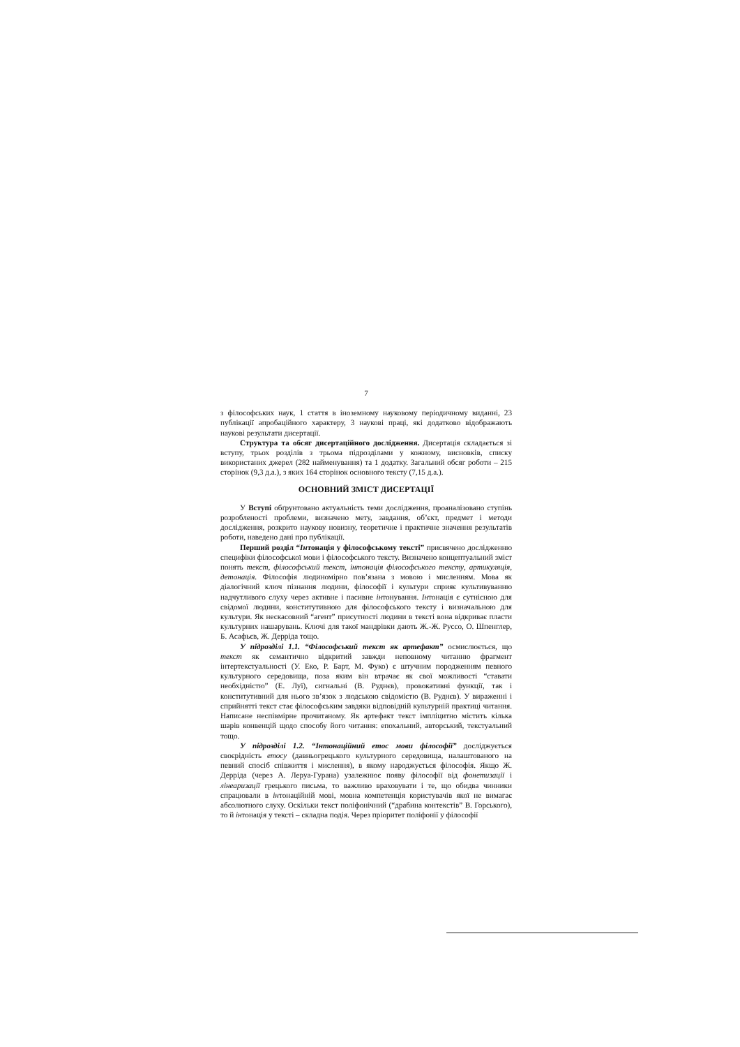7
з філософських наук, 1 стаття в іноземному науковому періодичному виданні, 23 публікації апробаційного характеру, 3 наукові праці, які додатково відображають наукові результати дисертації.
Структура та обсяг дисертаційного дослідження. Дисертація складається зі вступу, трьох розділів з трьома підрозділами у кожному, висновків, списку використаних джерел (282 найменування) та 1 додатку. Загальний обсяг роботи – 215 сторінок (9,3 д.а.), з яких 164 сторінок основного тексту (7,15 д.а.).
ОСНОВНИЙ ЗМІСТ ДИСЕРТАЦІЇ
У Вступі обґрунтовано актуальність теми дослідження, проаналізовано ступінь розробленості проблеми, визначено мету, завдання, об’єкт, предмет і методи дослідження, розкрито наукову новизну, теоретичне і практичне значення результатів роботи, наведено дані про публікації.
Перший розділ “Інтонація у філософському тексті” присвячено дослідженню специфіки філософської мови і філософського тексту. Визначено концептуальний зміст понять текст, філософський текст, інтонація філософського тексту, артикуляція, детонація. Філософія людиномірно пов’язана з мовою і мисленням. Мова як діалогічний ключ пізнання людини, філософії і культури сприяє культивуванню надчутливого слуху через активне і пасивне інтонування. Інтонація є сутнісною для свідомої людини, конститутивною для філософського тексту і визначальною для культури. Як нескасовний “агент” присутності людини в тексті вона відкриває пласти культурних нашарувань. Ключі для такої мандрівки дають Ж.-Ж. Руссо, О. Шпенглер, Б. Асафьєв, Ж. Дерріда тощо.
У підрозділі 1.1. “Філософський текст як артефакт” осмислюється, що текст як семантично відкритий завжди неповному читанню фрагмент інтертекстуальності (У. Еко, Р. Барт, М. Фуко) є штучним породженням певного культурного середовища, поза яким він втрачає як свої можливості “ставати необхідністю” (Е. Луї), сигнальні (В. Руднєв), провокативні функції, так і конститутивний для нього зв’язок з людською свідомістю (В. Руднєв). У вираженні і сприйнятті текст стає філософським завдяки відповідній культурній практиці читання. Написане неспівмірне прочитаному. Як артефакт текст імпліцитно містить кілька шарів конвенцій щодо способу його читання: епохальний, авторський, текстуальний тощо.
У підрозділі 1.2. “Інтонаційний етос мови філософії” досліджується своєрідність етосу (давньогрецького культурного середовища, налаштованого на певний спосіб співжиття і мислення), в якому народжується філософія. Якщо Ж. Дерріда (через А. Леруа-Гурана) узалежнює появу філософії від фонетизації і лінеаризації грецького письма, то важливо враховувати і те, що обидва чинники спрацювали в інтонаційній мові, мовна компетенція користувачів якої не вимагає абсолютного слуху. Оскільки текст поліфонічний (“драбина контекстів” В. Горського), то й інтонація у тексті – складна подія. Через пріоритет поліфонії у філософії